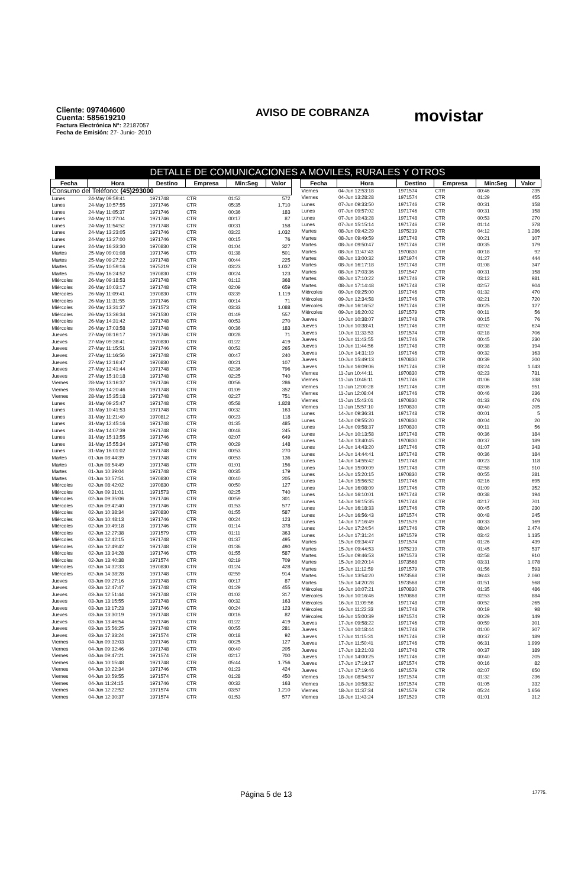Cliente: 097404600
Cuenta: 585619210
Factura Electrónica N°: 22187057
Fecha de Emisión: 27- Junio- 2010
AVISO DE COBRANZA movistar
DETALLE DE COMUNICACIONES A MOVILES, RURALES Y OTROS
| Fecha | Hora | Destino | Empresa | Min:Seg | Valor |
| --- | --- | --- | --- | --- | --- |
| Consumo del Teléfono: (45)293000 | | | | | |
| Lunes | 24-May 09:59:41 | 1971748 | CTR | 01:52 | 572 |
| Lunes | 24-May 10:57:55 | 1971746 | CTR | 05:35 | 1.710 |
| Lunes | 24-May 11:05:37 | 1971746 | CTR | 00:36 | 183 |
| Lunes | 24-May 11:27:04 | 1971746 | CTR | 00:17 | 87 |
| Lunes | 24-May 11:54:52 | 1971748 | CTR | 00:31 | 158 |
| Lunes | 24-May 13:23:05 | 1971746 | CTR | 03:22 | 1.032 |
| Lunes | 24-May 13:27:00 | 1971746 | CTR | 00:15 | 76 |
| Lunes | 24-May 16:33:30 | 1970830 | CTR | 01:04 | 327 |
| Martes | 25-May 09:01:08 | 1971746 | CTR | 01:38 | 501 |
| Martes | 25-May 09:27:22 | 1971748 | CTR | 00:44 | 225 |
| Martes | 25-May 10:59:16 | 1975219 | CTR | 03:23 | 1.037 |
| Martes | 25-May 16:24:52 | 1970830 | CTR | 00:24 | 123 |
| Miércoles | 26-May 09:18:53 | 1971748 | CTR | 01:12 | 368 |
| Miércoles | 26-May 10:03:17 | 1971748 | CTR | 02:09 | 659 |
| Miércoles | 26-May 11:09:41 | 1970830 | CTR | 03:39 | 1.119 |
| Miércoles | 26-May 11:31:55 | 1971746 | CTR | 00:14 | 71 |
| Miércoles | 26-May 13:31:37 | 1971573 | CTR | 03:33 | 1.088 |
| Miércoles | 26-May 13:36:34 | 1971530 | CTR | 01:49 | 557 |
| Miércoles | 26-May 14:31:42 | 1971748 | CTR | 00:53 | 270 |
| Miércoles | 26-May 17:03:58 | 1971748 | CTR | 00:36 | 183 |
| Jueves | 27-May 08:16:17 | 1971746 | CTR | 00:28 | 71 |
| Jueves | 27-May 09:38:41 | 1970830 | CTR | 01:22 | 419 |
| Jueves | 27-May 11:15:51 | 1971746 | CTR | 00:52 | 265 |
| Jueves | 27-May 11:16:56 | 1971748 | CTR | 00:47 | 240 |
| Jueves | 27-May 12:16:47 | 1970830 | CTR | 00:21 | 107 |
| Jueves | 27-May 12:41:44 | 1971748 | CTR | 02:36 | 796 |
| Jueves | 27-May 15:10:18 | 1971748 | CTR | 02:25 | 740 |
| Viernes | 28-May 13:16:37 | 1971746 | CTR | 00:56 | 286 |
| Viernes | 28-May 14:20:46 | 1971748 | CTR | 01:09 | 352 |
| Viernes | 28-May 15:35:18 | 1971748 | CTR | 02:27 | 751 |
| Lunes | 31-May 09:25:47 | 1971748 | CTR | 05:58 | 1.828 |
| Lunes | 31-May 10:41:53 | 1971748 | CTR | 00:32 | 163 |
| Lunes | 31-May 11:21:49 | 1970812 | CTR | 00:23 | 118 |
| Lunes | 31-May 12:45:16 | 1971748 | CTR | 01:35 | 485 |
| Lunes | 31-May 14:07:39 | 1971748 | CTR | 00:48 | 245 |
| Lunes | 31-May 15:13:55 | 1971746 | CTR | 02:07 | 649 |
| Lunes | 31-May 15:55:34 | 1971748 | CTR | 00:29 | 148 |
| Lunes | 31-May 16:01:02 | 1971748 | CTR | 00:53 | 270 |
| Martes | 01-Jun 08:44:39 | 1971748 | CTR | 00:53 | 136 |
| Martes | 01-Jun 08:54:49 | 1971748 | CTR | 01:01 | 156 |
| Martes | 01-Jun 10:39:04 | 1971748 | CTR | 00:35 | 179 |
| Martes | 01-Jun 10:57:51 | 1970830 | CTR | 00:40 | 205 |
| Miércoles | 02-Jun 08:42:02 | 1970830 | CTR | 00:50 | 127 |
| Miércoles | 02-Jun 09:31:01 | 1971573 | CTR | 02:25 | 740 |
| Miércoles | 02-Jun 09:35:06 | 1971746 | CTR | 00:59 | 301 |
| Miércoles | 02-Jun 09:42:40 | 1971746 | CTR | 01:53 | 577 |
| Miércoles | 02-Jun 10:38:34 | 1970830 | CTR | 01:55 | 587 |
| Miércoles | 02-Jun 10:48:13 | 1971746 | CTR | 00:24 | 123 |
| Miércoles | 02-Jun 10:49:18 | 1971746 | CTR | 01:14 | 378 |
| Miércoles | 02-Jun 12:27:38 | 1971579 | CTR | 01:11 | 363 |
| Miércoles | 02-Jun 12:42:15 | 1971748 | CTR | 01:37 | 495 |
| Miércoles | 02-Jun 12:49:42 | 1971748 | CTR | 01:36 | 490 |
| Miércoles | 02-Jun 13:34:28 | 1971746 | CTR | 01:55 | 587 |
| Miércoles | 02-Jun 13:40:38 | 1971574 | CTR | 02:19 | 709 |
| Miércoles | 02-Jun 14:32:33 | 1970830 | CTR | 01:24 | 428 |
| Miércoles | 02-Jun 14:38:28 | 1971748 | CTR | 02:59 | 914 |
| Jueves | 03-Jun 09:27:16 | 1971748 | CTR | 00:17 | 87 |
| Jueves | 03-Jun 12:47:47 | 1971748 | CTR | 01:29 | 455 |
| Jueves | 03-Jun 12:51:44 | 1971748 | CTR | 01:02 | 317 |
| Jueves | 03-Jun 13:15:55 | 1971748 | CTR | 00:32 | 163 |
| Jueves | 03-Jun 13:17:23 | 1971746 | CTR | 00:24 | 123 |
| Jueves | 03-Jun 13:30:19 | 1971748 | CTR | 00:16 | 82 |
| Jueves | 03-Jun 13:46:54 | 1971746 | CTR | 01:22 | 419 |
| Jueves | 03-Jun 15:56:25 | 1971748 | CTR | 00:55 | 281 |
| Jueves | 03-Jun 17:33:24 | 1971574 | CTR | 00:18 | 92 |
| Viernes | 04-Jun 09:32:03 | 1971746 | CTR | 00:25 | 127 |
| Viernes | 04-Jun 09:32:46 | 1971748 | CTR | 00:40 | 205 |
| Viernes | 04-Jun 09:47:21 | 1971574 | CTR | 02:17 | 700 |
| Viernes | 04-Jun 10:15:48 | 1971748 | CTR | 05:44 | 1.756 |
| Viernes | 04-Jun 10:22:34 | 1971746 | CTR | 01:23 | 424 |
| Viernes | 04-Jun 10:59:55 | 1971574 | CTR | 01:28 | 450 |
| Viernes | 04-Jun 11:24:15 | 1971746 | CTR | 00:32 | 163 |
| Viernes | 04-Jun 12:22:52 | 1971574 | CTR | 03:57 | 1.210 |
| Viernes | 04-Jun 12:30:37 | 1971574 | CTR | 01:53 | 577 |
| Fecha | Hora | Destino | Empresa | Min:Seg | Valor |
| --- | --- | --- | --- | --- | --- |
| Viernes | 04-Jun 12:53:18 | 1971574 | CTR | 00:46 | 235 |
| Viernes | 04-Jun 13:28:28 | 1971574 | CTR | 01:29 | 455 |
| Lunes | 07-Jun 09:33:50 | 1971746 | CTR | 00:31 | 158 |
| Lunes | 07-Jun 09:57:02 | 1971746 | CTR | 00:31 | 158 |
| Lunes | 07-Jun 10:43:28 | 1971748 | CTR | 00:53 | 270 |
| Lunes | 07-Jun 15:15:14 | 1971746 | CTR | 01:14 | 378 |
| Martes | 08-Jun 09:42:29 | 1975219 | CTR | 04:12 | 1.286 |
| Martes | 08-Jun 09:49:59 | 1971748 | CTR | 00:21 | 107 |
| Martes | 08-Jun 09:50:47 | 1971746 | CTR | 00:35 | 179 |
| Martes | 08-Jun 11:47:43 | 1970830 | CTR | 00:18 | 92 |
| Martes | 08-Jun 13:00:32 | 1971974 | CTR | 01:27 | 444 |
| Martes | 08-Jun 16:17:18 | 1971748 | CTR | 01:08 | 347 |
| Martes | 08-Jun 17:03:36 | 1971547 | CTR | 00:31 | 158 |
| Martes | 08-Jun 17:10:22 | 1971746 | CTR | 03:12 | 981 |
| Martes | 08-Jun 17:14:48 | 1971748 | CTR | 02:57 | 904 |
| Miércoles | 09-Jun 09:25:00 | 1971746 | CTR | 01:32 | 470 |
| Miércoles | 09-Jun 12:34:58 | 1971746 | CTR | 02:21 | 720 |
| Miércoles | 09-Jun 16:16:52 | 1971746 | CTR | 00:25 | 127 |
| Miércoles | 09-Jun 16:20:02 | 1971579 | CTR | 00:11 | 56 |
| Jueves | 10-Jun 10:38:07 | 1971748 | CTR | 00:15 | 76 |
| Jueves | 10-Jun 10:38:41 | 1971746 | CTR | 02:02 | 624 |
| Jueves | 10-Jun 11:33:53 | 1971574 | CTR | 02:18 | 706 |
| Jueves | 10-Jun 11:43:55 | 1971746 | CTR | 00:45 | 230 |
| Jueves | 10-Jun 11:44:56 | 1971748 | CTR | 00:38 | 194 |
| Jueves | 10-Jun 14:31:19 | 1971746 | CTR | 00:32 | 163 |
| Jueves | 10-Jun 15:49:13 | 1970830 | CTR | 00:39 | 200 |
| Jueves | 10-Jun 16:09:06 | 1971746 | CTR | 03:24 | 1.043 |
| Viernes | 11-Jun 10:44:11 | 1970830 | CTR | 02:23 | 731 |
| Viernes | 11-Jun 10:46:11 | 1971746 | CTR | 01:06 | 338 |
| Viernes | 11-Jun 12:00:28 | 1971746 | CTR | 03:06 | 951 |
| Viernes | 11-Jun 12:08:04 | 1971746 | CTR | 00:46 | 236 |
| Viernes | 11-Jun 15:43:01 | 1970830 | CTR | 01:33 | 476 |
| Viernes | 11-Jun 15:57:10 | 1970830 | CTR | 00:40 | 205 |
| Lunes | 14-Jun 09:36:31 | 1971748 | CTR | 00:01 | 5 |
| Lunes | 14-Jun 09:55:20 | 1970830 | CTR | 00:04 | 20 |
| Lunes | 14-Jun 09:58:37 | 1970830 | CTR | 00:11 | 56 |
| Lunes | 14-Jun 10:13:58 | 1971748 | CTR | 00:36 | 184 |
| Lunes | 14-Jun 13:40:45 | 1970830 | CTR | 00:37 | 189 |
| Lunes | 14-Jun 14:43:20 | 1971746 | CTR | 01:07 | 343 |
| Lunes | 14-Jun 14:44:41 | 1971748 | CTR | 00:36 | 184 |
| Lunes | 14-Jun 14:55:42 | 1971748 | CTR | 00:23 | 118 |
| Lunes | 14-Jun 15:00:09 | 1971748 | CTR | 02:58 | 910 |
| Lunes | 14-Jun 15:20:15 | 1970830 | CTR | 00:55 | 281 |
| Lunes | 14-Jun 15:56:52 | 1971746 | CTR | 02:16 | 695 |
| Lunes | 14-Jun 16:08:09 | 1971746 | CTR | 01:09 | 352 |
| Lunes | 14-Jun 16:10:01 | 1971748 | CTR | 00:38 | 194 |
| Lunes | 14-Jun 16:15:35 | 1971748 | CTR | 02:17 | 701 |
| Lunes | 14-Jun 16:18:33 | 1971746 | CTR | 00:45 | 230 |
| Lunes | 14-Jun 16:56:43 | 1971574 | CTR | 00:48 | 245 |
| Lunes | 14-Jun 17:16:49 | 1971579 | CTR | 00:33 | 169 |
| Lunes | 14-Jun 17:24:54 | 1971746 | CTR | 08:04 | 2.474 |
| Lunes | 14-Jun 17:31:24 | 1971579 | CTR | 03:42 | 1.135 |
| Martes | 15-Jun 09:34:47 | 1971574 | CTR | 01:26 | 439 |
| Martes | 15-Jun 09:44:53 | 1975219 | CTR | 01:45 | 537 |
| Martes | 15-Jun 09:46:53 | 1971573 | CTR | 02:58 | 910 |
| Martes | 15-Jun 10:20:14 | 1973568 | CTR | 03:31 | 1.078 |
| Martes | 15-Jun 11:12:59 | 1971579 | CTR | 01:56 | 593 |
| Martes | 15-Jun 13:54:20 | 1973568 | CTR | 06:43 | 2.060 |
| Martes | 15-Jun 14:20:28 | 1973568 | CTR | 01:51 | 568 |
| Miércoles | 16-Jun 10:07:21 | 1970830 | CTR | 01:35 | 486 |
| Miércoles | 16-Jun 10:16:46 | 1970868 | CTR | 02:53 | 884 |
| Miércoles | 16-Jun 11:09:56 | 1971748 | CTR | 00:52 | 265 |
| Miércoles | 16-Jun 11:22:33 | 1971748 | CTR | 00:19 | 98 |
| Miércoles | 16-Jun 15:00:39 | 1971574 | CTR | 00:29 | 149 |
| Jueves | 17-Jun 09:58:22 | 1971746 | CTR | 00:59 | 301 |
| Jueves | 17-Jun 10:18:44 | 1971748 | CTR | 01:00 | 307 |
| Jueves | 17-Jun 11:15:31 | 1971746 | CTR | 00:37 | 189 |
| Jueves | 17-Jun 11:50:41 | 1971746 | CTR | 06:31 | 1.999 |
| Jueves | 17-Jun 13:21:03 | 1971748 | CTR | 00:37 | 189 |
| Jueves | 17-Jun 14:00:25 | 1971746 | CTR | 00:40 | 205 |
| Jueves | 17-Jun 17:19:17 | 1971574 | CTR | 00:16 | 82 |
| Jueves | 17-Jun 17:19:46 | 1971579 | CTR | 02:07 | 650 |
| Viernes | 18-Jun 08:54:57 | 1971574 | CTR | 01:32 | 236 |
| Viernes | 18-Jun 10:58:32 | 1971574 | CTR | 01:05 | 332 |
| Viernes | 18-Jun 11:37:34 | 1971579 | CTR | 05:24 | 1.656 |
| Viernes | 18-Jun 11:43:24 | 1971529 | CTR | 01:01 | 312 |
Página 5 de 13 17775.